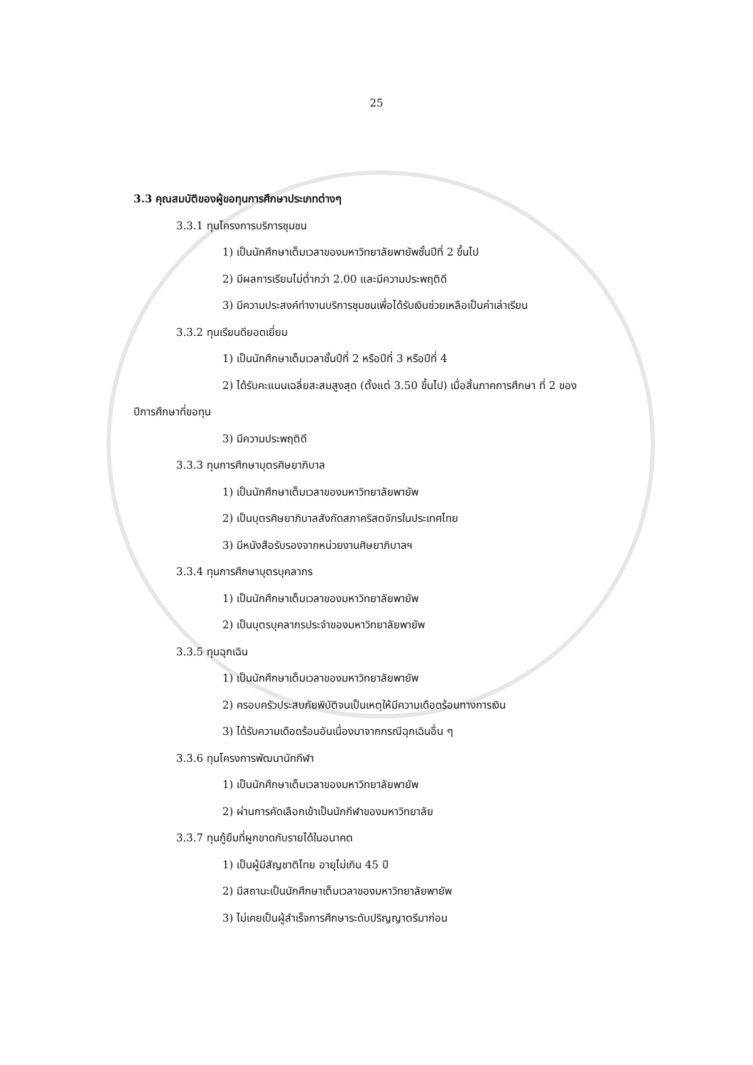25
3.3 คุณสมบัติของผู้ขอทุนการศึกษาประเภทต่างๆ
3.3.1 ทุนโครงการบริการชุมชน
1) เป็นนักศึกษาเต็มเวลาของมหาวิทยาลัยพายัพชั้นปีที่ 2 ขึ้นไป
2) มีผลการเรียนไม่ต่ำกว่า 2.00 และมีความประพฤติดี
3) มีความประสงค์ทำงานบริการชุมชนเพื่อได้รับเงินช่วยเหลือเป็นค่าเล่าเรียน
3.3.2 ทุนเรียนดียอดเยี่ยม
1) เป็นนักศึกษาเต็มเวลาชั้นปีที่ 2 หรือปีที่ 3 หรือปีที่ 4
2) ได้รับคะแนนเฉลี่ยสะสมสูงสุด (ตั้งแต่ 3.50 ขึ้นไป) เมื่อสิ้นภาคการศึกษา ที่ 2 ของ
ปีการศึกษาที่ขอทุน
3) มีความประพฤติดี
3.3.3 ทุนการศึกษาบุตรศิษยาภิบาล
1) เป็นนักศึกษาเต็มเวลาของมหาวิทยาลัยพายัพ
2) เป็นบุตรศิษยาภิบาลสังกัดสภาคริสตจักรในประเทศไทย
3) มีหนังสือรับรองจากหน่วยงานศิษยาภิบาลฯ
3.3.4 ทุนการศึกษาบุตรบุคลากร
1) เป็นนักศึกษาเต็มเวลาของมหาวิทยาลัยพายัพ
2) เป็นบุตรบุคลากรประจำของมหาวิทยาลัยพายัพ
3.3.5 ทุนฉุกเฉิน
1) เป็นนักศึกษาเต็มเวลาของมหาวิทยาลัยพายัพ
2) ครอบครัวประสบภัยพิบัติจนเป็นเหตุให้มีความเดือดร้อนทางการเงิน
3) ได้รับความเดือดร้อนอันเนื่องมาจากกรณีฉุกเฉินอื่น ๆ
3.3.6 ทุนโครงการพัฒนานักกีฬา
1) เป็นนักศึกษาเต็มเวลาของมหาวิทยาลัยพายัพ
2) ผ่านการคัดเลือกเข้าเป็นนักกีฬาของมหาวิทยาลัย
3.3.7 ทุนกู้ยืมที่ผูกขาดกับรายได้ในอนาคต
1) เป็นผู้มีสัญชาติไทย อายุไม่เกิน 45 ปี
2) มีสถานะเป็นนักศึกษาเต็มเวลาของมหาวิทยาลัยพายัพ
3) ไม่เคยเป็นผู้สำเร็จการศึกษาระดับปริญญาตรีมาก่อน